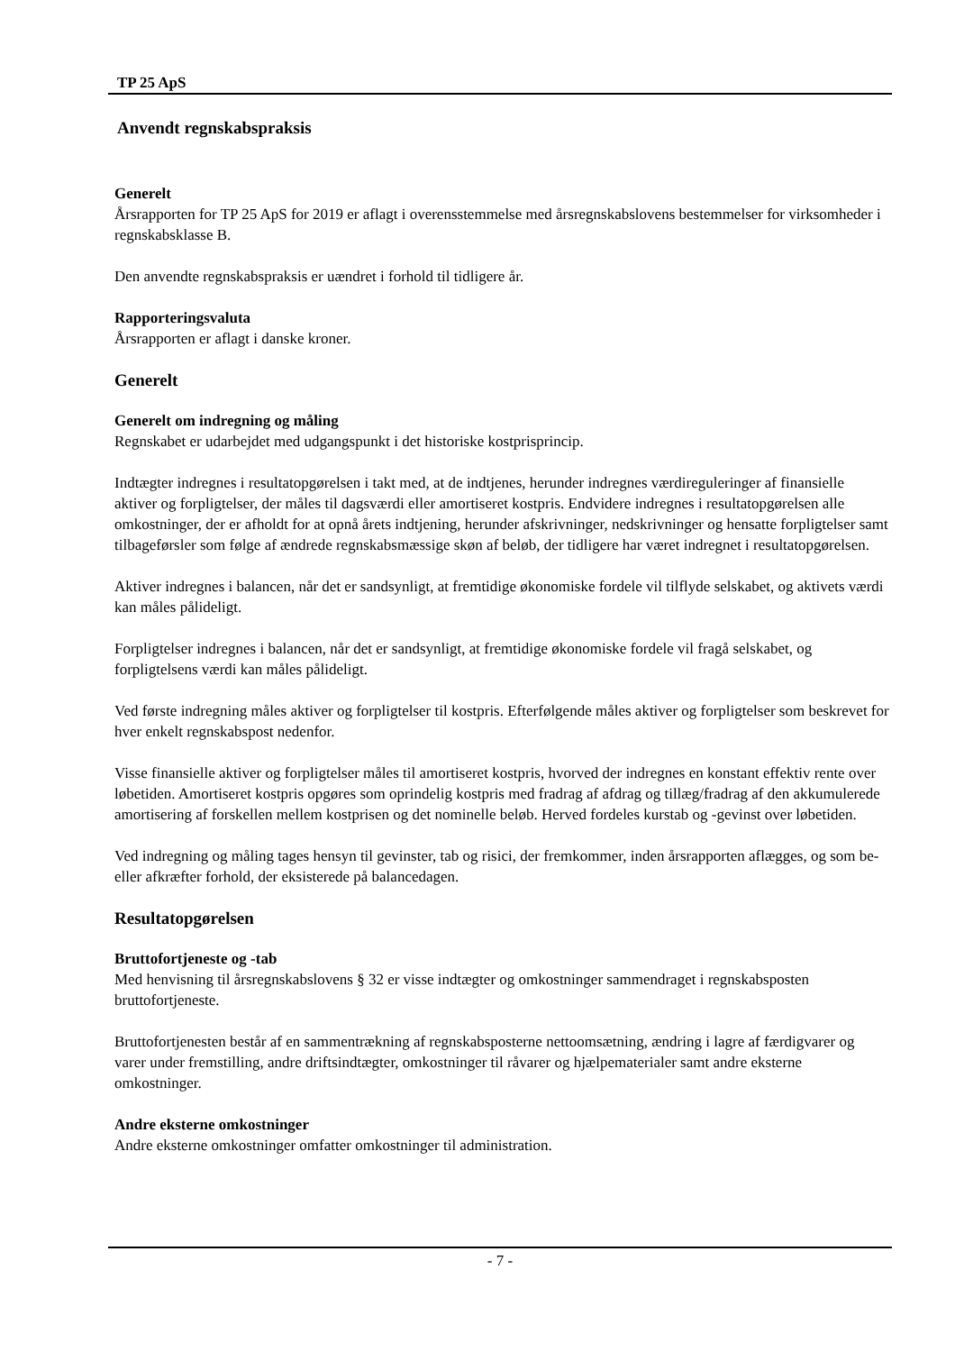TP 25 ApS
Anvendt regnskabspraksis
Generelt
Årsrapporten for TP 25 ApS for 2019 er aflagt i overensstemmelse med årsregnskabslovens bestemmelser for virksomheder i regnskabsklasse B.
Den anvendte regnskabspraksis er uændret i forhold til tidligere år.
Rapporteringsvaluta
Årsrapporten er aflagt i danske kroner.
Generelt
Generelt om indregning og måling
Regnskabet er udarbejdet med udgangspunkt i det historiske kostprisprincip.
Indtægter indregnes i resultatopgørelsen i takt med, at de indtjenes, herunder indregnes værdireguleringer af finansielle aktiver og forpligtelser, der måles til dagsværdi eller amortiseret kostpris. Endvidere indregnes i resultatopgørelsen alle omkostninger, der er afholdt for at opnå årets indtjening, herunder afskrivninger, nedskrivninger og hensatte forpligtelser samt tilbageførsler som følge af ændrede regnskabsmæssige skøn af beløb, der tidligere har været indregnet i resultatopgørelsen.
Aktiver indregnes i balancen, når det er sandsynligt, at fremtidige økonomiske fordele vil tilflyde selskabet, og aktivets værdi kan måles pålideligt.
Forpligtelser indregnes i balancen, når det er sandsynligt, at fremtidige økonomiske fordele vil fragå selskabet, og forpligtelsens værdi kan måles pålideligt.
Ved første indregning måles aktiver og forpligtelser til kostpris. Efterfølgende måles aktiver og forpligtelser som beskrevet for hver enkelt regnskabspost nedenfor.
Visse finansielle aktiver og forpligtelser måles til amortiseret kostpris, hvorved der indregnes en konstant effektiv rente over løbetiden. Amortiseret kostpris opgøres som oprindelig kostpris med fradrag af afdrag og tillæg/fradrag af den akkumulerede amortisering af forskellen mellem kostprisen og det nominelle beløb. Herved fordeles kurstab og -gevinst over løbetiden.
Ved indregning og måling tages hensyn til gevinster, tab og risici, der fremkommer, inden årsrapporten aflægges, og som be- eller afkræfter forhold, der eksisterede på balancedagen.
Resultatopgørelsen
Bruttofortjeneste og -tab
Med henvisning til årsregnskabslovens § 32 er visse indtægter og omkostninger sammendraget i regnskabsposten bruttofortjeneste.
Bruttofortjenesten består af en sammentrækning af regnskabsposterne nettoomsætning, ændring i lagre af færdigvarer og varer under fremstilling, andre driftsindtægter, omkostninger til råvarer og hjælpematerialer samt andre eksterne omkostninger.
Andre eksterne omkostninger
Andre eksterne omkostninger omfatter omkostninger til administration.
- 7 -